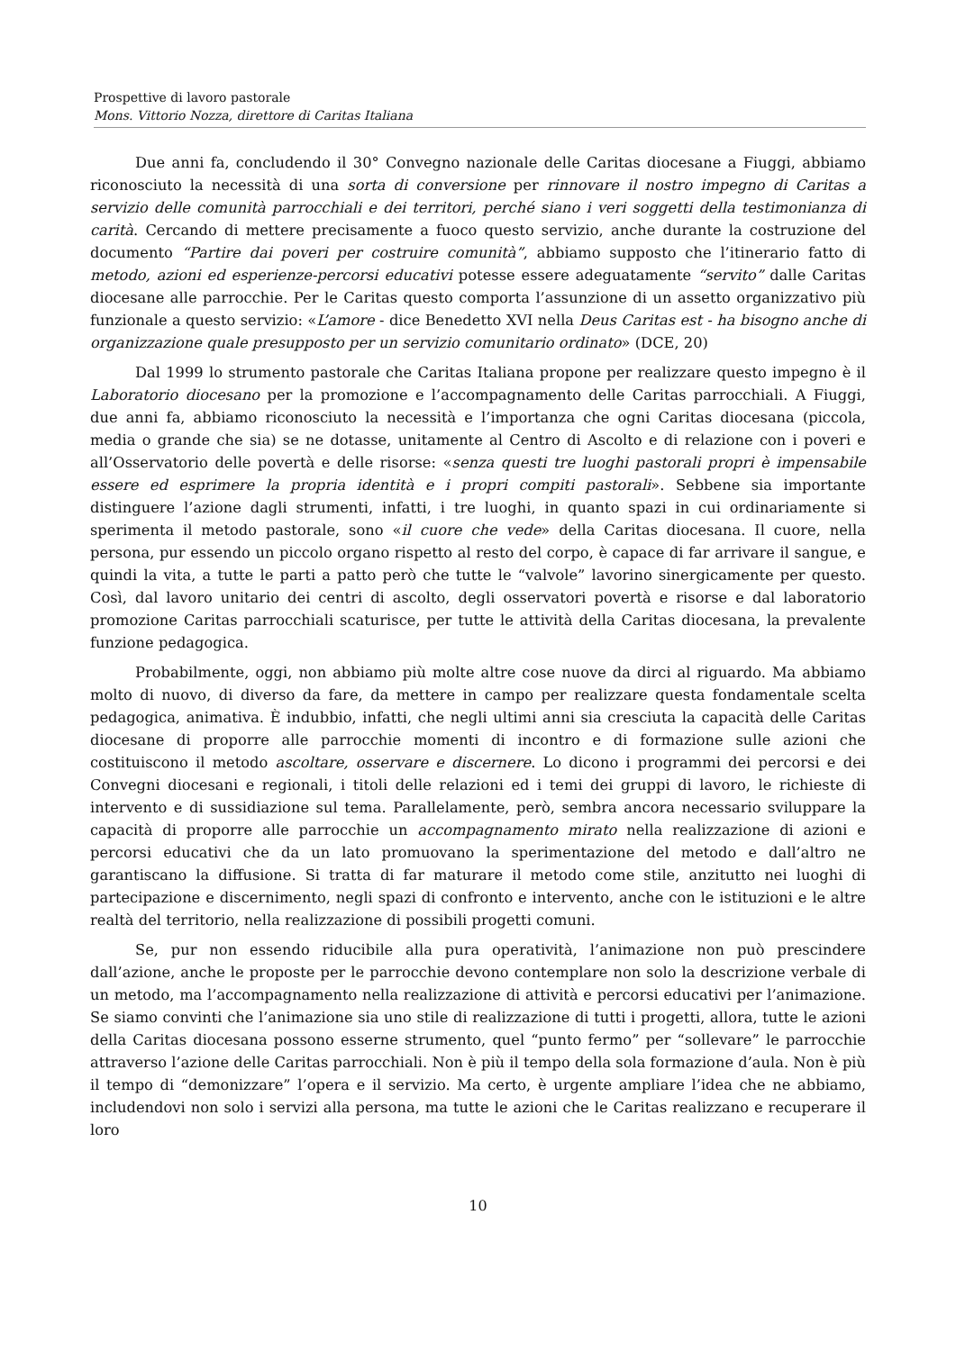Prospettive di lavoro pastorale
Mons. Vittorio Nozza, direttore di Caritas Italiana
Due anni fa, concludendo il 30° Convegno nazionale delle Caritas diocesane a Fiuggi, abbiamo riconosciuto la necessità di una sorta di conversione per rinnovare il nostro impegno di Caritas a servizio delle comunità parrocchiali e dei territori, perché siano i veri soggetti della testimonianza di carità. Cercando di mettere precisamente a fuoco questo servizio, anche durante la costruzione del documento “Partire dai poveri per costruire comunità”, abbiamo supposto che l’itinerario fatto di metodo, azioni ed esperienze-percorsi educativi potesse essere adeguatamente “servito” dalle Caritas diocesane alle parrocchie. Per le Caritas questo comporta l’assunzione di un assetto organizzativo più funzionale a questo servizio: «L’amore - dice Benedetto XVI nella Deus Caritas est - ha bisogno anche di organizzazione quale presupposto per un servizio comunitario ordinato» (DCE, 20)
Dal 1999 lo strumento pastorale che Caritas Italiana propone per realizzare questo impegno è il Laboratorio diocesano per la promozione e l’accompagnamento delle Caritas parrocchiali. A Fiuggi, due anni fa, abbiamo riconosciuto la necessità e l’importanza che ogni Caritas diocesana (piccola, media o grande che sia) se ne dotasse, unitamente al Centro di Ascolto e di relazione con i poveri e all’Osservatorio delle povertà e delle risorse: «senza questi tre luoghi pastorali propri è impensabile essere ed esprimere la propria identità e i propri compiti pastorali». Sebbene sia importante distinguere l’azione dagli strumenti, infatti, i tre luoghi, in quanto spazi in cui ordinariamente si sperimenta il metodo pastorale, sono «il cuore che vede» della Caritas diocesana. Il cuore, nella persona, pur essendo un piccolo organo rispetto al resto del corpo, è capace di far arrivare il sangue, e quindi la vita, a tutte le parti a patto però che tutte le “valvole” lavorino sinergicamente per questo. Così, dal lavoro unitario dei centri di ascolto, degli osservatori povertà e risorse e dal laboratorio promozione Caritas parrocchiali scaturisce, per tutte le attività della Caritas diocesana, la prevalente funzione pedagogica.
Probabilmente, oggi, non abbiamo più molte altre cose nuove da dirci al riguardo. Ma abbiamo molto di nuovo, di diverso da fare, da mettere in campo per realizzare questa fondamentale scelta pedagogica, animativa. È indubbio, infatti, che negli ultimi anni sia cresciuta la capacità delle Caritas diocesane di proporre alle parrocchie momenti di incontro e di formazione sulle azioni che costituiscono il metodo ascoltare, osservare e discernere. Lo dicono i programmi dei percorsi e dei Convegni diocesani e regionali, i titoli delle relazioni ed i temi dei gruppi di lavoro, le richieste di intervento e di sussidiazione sul tema. Parallelamente, però, sembra ancora necessario sviluppare la capacità di proporre alle parrocchie un accompagnamento mirato nella realizzazione di azioni e percorsi educativi che da un lato promuovano la sperimentazione del metodo e dall’altro ne garantiscano la diffusione. Si tratta di far maturare il metodo come stile, anzitutto nei luoghi di partecipazione e discernimento, negli spazi di confronto e intervento, anche con le istituzioni e le altre realtà del territorio, nella realizzazione di possibili progetti comuni.
Se, pur non essendo riducibile alla pura operatività, l’animazione non può prescindere dall’azione, anche le proposte per le parrocchie devono contemplare non solo la descrizione verbale di un metodo, ma l’accompagnamento nella realizzazione di attività e percorsi educativi per l’animazione. Se siamo convinti che l’animazione sia uno stile di realizzazione di tutti i progetti, allora, tutte le azioni della Caritas diocesana possono esserne strumento, quel “punto fermo” per “sollevare” le parrocchie attraverso l’azione delle Caritas parrocchiali. Non è più il tempo della sola formazione d’aula. Non è più il tempo di “demonizzare” l’opera e il servizio. Ma certo, è urgente ampliare l’idea che ne abbiamo, includendovi non solo i servizi alla persona, ma tutte le azioni che le Caritas realizzano e recuperare il loro
10